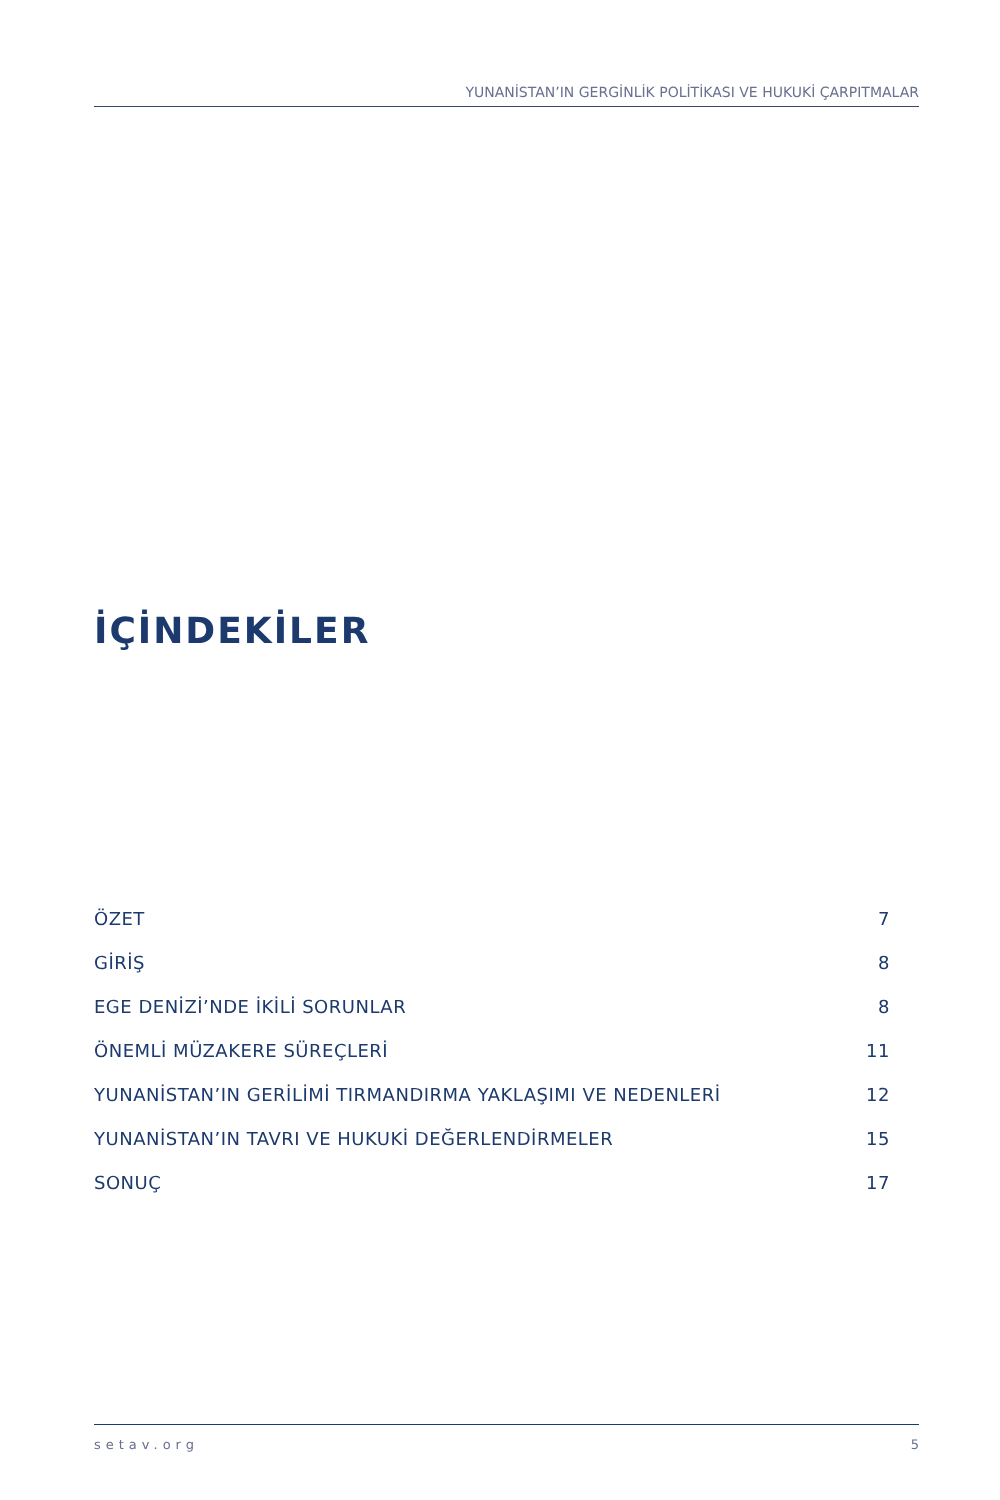YUNANİSTAN’IN GERGİNLİK POLİTİKASI VE HUKUKİ ÇARPITMALAR
İÇİNDEKİLER
ÖZET 7
GİRİŞ 8
EGE DENİZİ’NDE İKİLİ SORUNLAR 8
ÖNEMLİ MÜZAKERE SÜREÇLERİ 11
YUNANİSTAN’IN GERİLİMİ TIRMANDIRMA YAKLAŞIMI VE NEDENLERİ 12
YUNANİSTAN’IN TAVRI VE HUKUKİ DEĞERLENDİRMELER 15
SONUÇ 17
setav.org 5